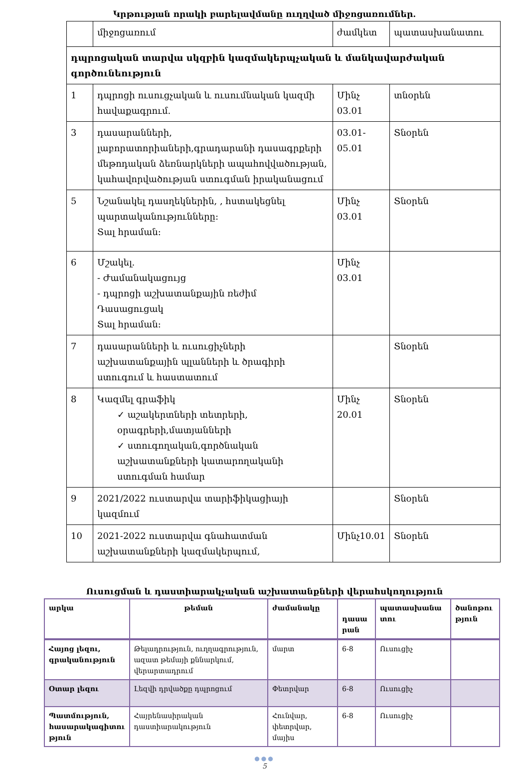Կրթության որակի բարելավմանը ուղղված միջոցառումներ.
| | միջոցառում | ժամկետ | պատասխանատու |
| --- | --- | --- | --- |
| դպրոցական տարվա սկզբին կազմակերպչական և մանկավարժական գործունեություն | | | |
| 1 | դպրոցի ուսուցչական և ուսումնական կազմի հավաքագրում. | Մինչ 03.01 | տնօրեն |
| 3 | դասարանների, լաբորատորիաների,գրադարանի դասագրքերի մեթոդական ձեռնարկների ապահովվածության, կահավորվածության ստուգման իրականացում | 03.01-05.01 | Տնօրեն |
| 5 | Նշանակել դասղեկներին, , հստակեցնել պարտականությունները: Տալ հրաման: | Մինչ 03.01 | Տնօրեն |
| 6 | Մշակել. - Ժամանակացույց - դպրոցի աշխատանքային ռեժիմ Դասացուցակ Տալ հրաման: | Մինչ 03.01 | |
| 7 | դասարանների և ուսուցիչների աշխատանքային պլանների և ծրագիրի ստուգում և հաստատում | | Տնօրեն |
| 8 | Կազմել գրաֆիկ ✓ աշակերտների տետրերի, օրագրերի,մատյանների ✓ ստուգողական,գործնական աշխատանքների կատարողականի ստուգման համար | Մինչ 20.01 | Տնօրեն |
| 9 | 2021/2022 ուստարվա տարիֆիկացիայի կազմում | | Տնօրեն |
| 10 | 2021-2022 ուստարվա գնահատման աշխատանքների կազմակերպում, | Մինչ10.01 | Տնօրեն |
Ուսուցման և դաստիարակչական աշխատանքների վերահսկողություն
| արկա | թեման | ժամանակը | դասա րան | պատասխանա տու | ծանոթու թյուն |
| --- | --- | --- | --- | --- | --- |
| Հայոց լեզու, գրականություն | Թելադրություն, ուղղագրություն, ազատ թեմայի քննարկում, վերարտադրում | մարտ | 6-8 | Ուսուցիչ | |
| Օտար լեզու | Լեզվի դրվածքը դպրոցում | Փետրվար | 6-8 | Ուսուցիչ | |
| Պատմություն, հասարակագիտու թյուն | Հայրենասիրական դաստիարակություն | Հունվար, փետրվար, մայիս | 6-8 | Ուսուցիչ | |
●●●
5